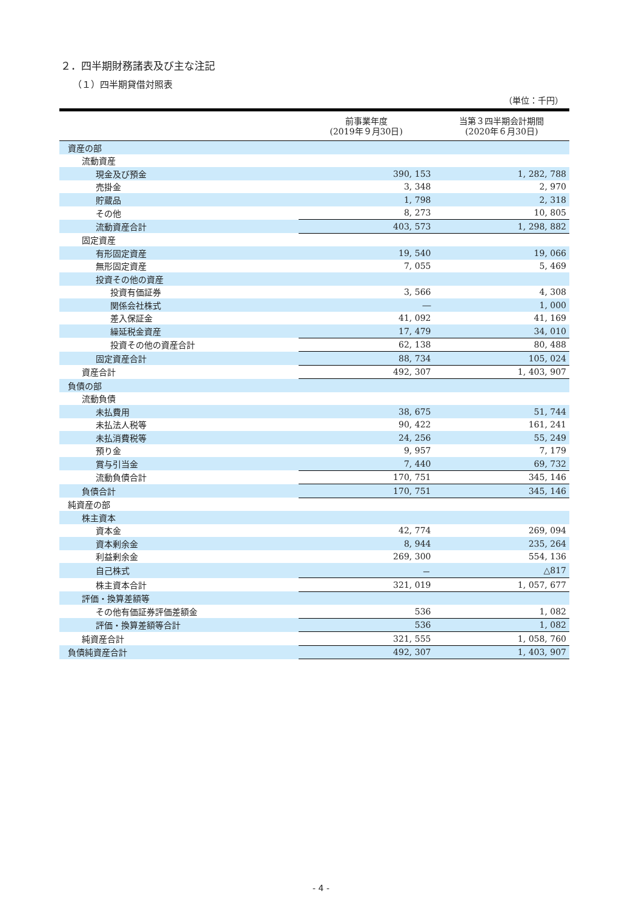２．四半期財務諸表及び主な注記
（１）四半期貸借対照表
（単位：千円）
| | 前事業年度 (2019年９月30日) | 当第３四半期会計期間 (2020年６月30日) |
| --- | --- | --- |
| 資産の部 | | |
| 流動資産 | | |
| 現金及び預金 | 390, 153 | 1, 282, 788 |
| 売掛金 | 3, 348 | 2, 970 |
| 貯蔵品 | 1, 798 | 2, 318 |
| その他 | 8, 273 | 10, 805 |
| 流動資産合計 | 403, 573 | 1, 298, 882 |
| 固定資産 | | |
| 有形固定資産 | 19, 540 | 19, 066 |
| 無形固定資産 | 7, 055 | 5, 469 |
| 投資その他の資産 | | |
| 投資有価証券 | 3, 566 | 4, 308 |
| 関係会社株式 | ― | 1, 000 |
| 差入保証金 | 41, 092 | 41, 169 |
| 繰延税金資産 | 17, 479 | 34, 010 |
| 投資その他の資産合計 | 62, 138 | 80, 488 |
| 固定資産合計 | 88, 734 | 105, 024 |
| 資産合計 | 492, 307 | 1, 403, 907 |
| 負債の部 | | |
| 流動負債 | | |
| 未払費用 | 38, 675 | 51, 744 |
| 未払法人税等 | 90, 422 | 161, 241 |
| 未払消費税等 | 24, 256 | 55, 249 |
| 預り金 | 9, 957 | 7, 179 |
| 賞与引当金 | 7, 440 | 69, 732 |
| 流動負債合計 | 170, 751 | 345, 146 |
| 負債合計 | 170, 751 | 345, 146 |
| 純資産の部 | | |
| 株主資本 | | |
| 資本金 | 42, 774 | 269, 094 |
| 資本剰余金 | 8, 944 | 235, 264 |
| 利益剰余金 | 269, 300 | 554, 136 |
| 自己株式 | － | △817 |
| 株主資本合計 | 321, 019 | 1, 057, 677 |
| 評価・換算差額等 | | |
| その他有価証券評価差額金 | 536 | 1, 082 |
| 評価・換算差額等合計 | 536 | 1, 082 |
| 純資産合計 | 321, 555 | 1, 058, 760 |
| 負債純資産合計 | 492, 307 | 1, 403, 907 |
- 4 -